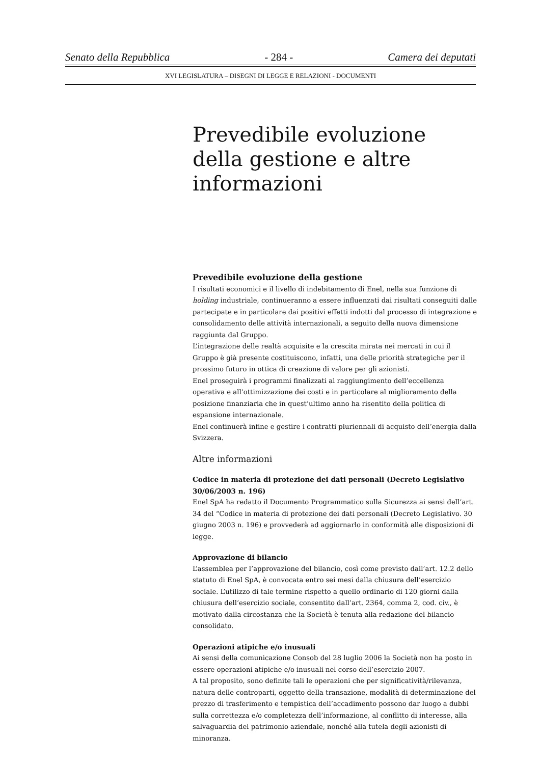Senato della Repubblica - 284 - Camera dei deputati
XVI LEGISLATURA – DISEGNI DI LEGGE E RELAZIONI - DOCUMENTI
Prevedibile evoluzione della gestione e altre informazioni
Prevedibile evoluzione della gestione
I risultati economici e il livello di indebitamento di Enel, nella sua funzione di holding industriale, continueranno a essere influenzati dai risultati conseguiti dalle partecipate e in particolare dai positivi effetti indotti dal processo di integrazione e consolidamento delle attività internazionali, a seguito della nuova dimensione raggiunta dal Gruppo.
L’integrazione delle realtà acquisite e la crescita mirata nei mercati in cui il Gruppo è già presente costituiscono, infatti, una delle priorità strategiche per il prossimo futuro in ottica di creazione di valore per gli azionisti.
Enel proseguirà i programmi finalizzati al raggiungimento dell’eccellenza operativa e all’ottimizzazione dei costi e in particolare al miglioramento della posizione finanziaria che in quest’ultimo anno ha risentito della politica di espansione internazionale.
Enel continuerà infine e gestire i contratti pluriennali di acquisto dell’energia dalla Svizzera.
Altre informazioni
Codice in materia di protezione dei dati personali (Decreto Legislativo 30/06/2003 n. 196)
Enel SpA ha redatto il Documento Programmatico sulla Sicurezza ai sensi dell’art. 34 del “Codice in materia di protezione dei dati personali (Decreto Legislativo. 30 giugno 2003 n. 196) e provvederà ad aggiornarlo in conformità alle disposizioni di legge.
Approvazione di bilancio
L’assemblea per l’approvazione del bilancio, così come previsto dall’art. 12.2 dello statuto di Enel SpA, è convocata entro sei mesi dalla chiusura dell’esercizio sociale. L’utilizzo di tale termine rispetto a quello ordinario di 120 giorni dalla chiusura dell’esercizio sociale, consentito dall’art. 2364, comma 2, cod. civ., è motivato dalla circostanza che la Società è tenuta alla redazione del bilancio consolidato.
Operazioni atipiche e/o inusuali
Ai sensi della comunicazione Consob del 28 luglio 2006 la Società non ha posto in essere operazioni atipiche e/o inusuali nel corso dell’esercizio 2007.
A tal proposito, sono definite tali le operazioni che per significatività/rilevanza, natura delle controparti, oggetto della transazione, modalità di determinazione del prezzo di trasferimento e tempistica dell’accadimento possono dar luogo a dubbi sulla correttezza e/o completezza dell’informazione, al conflitto di interesse, alla salvaguardia del patrimonio aziendale, nonché alla tutela degli azionisti di minoranza.